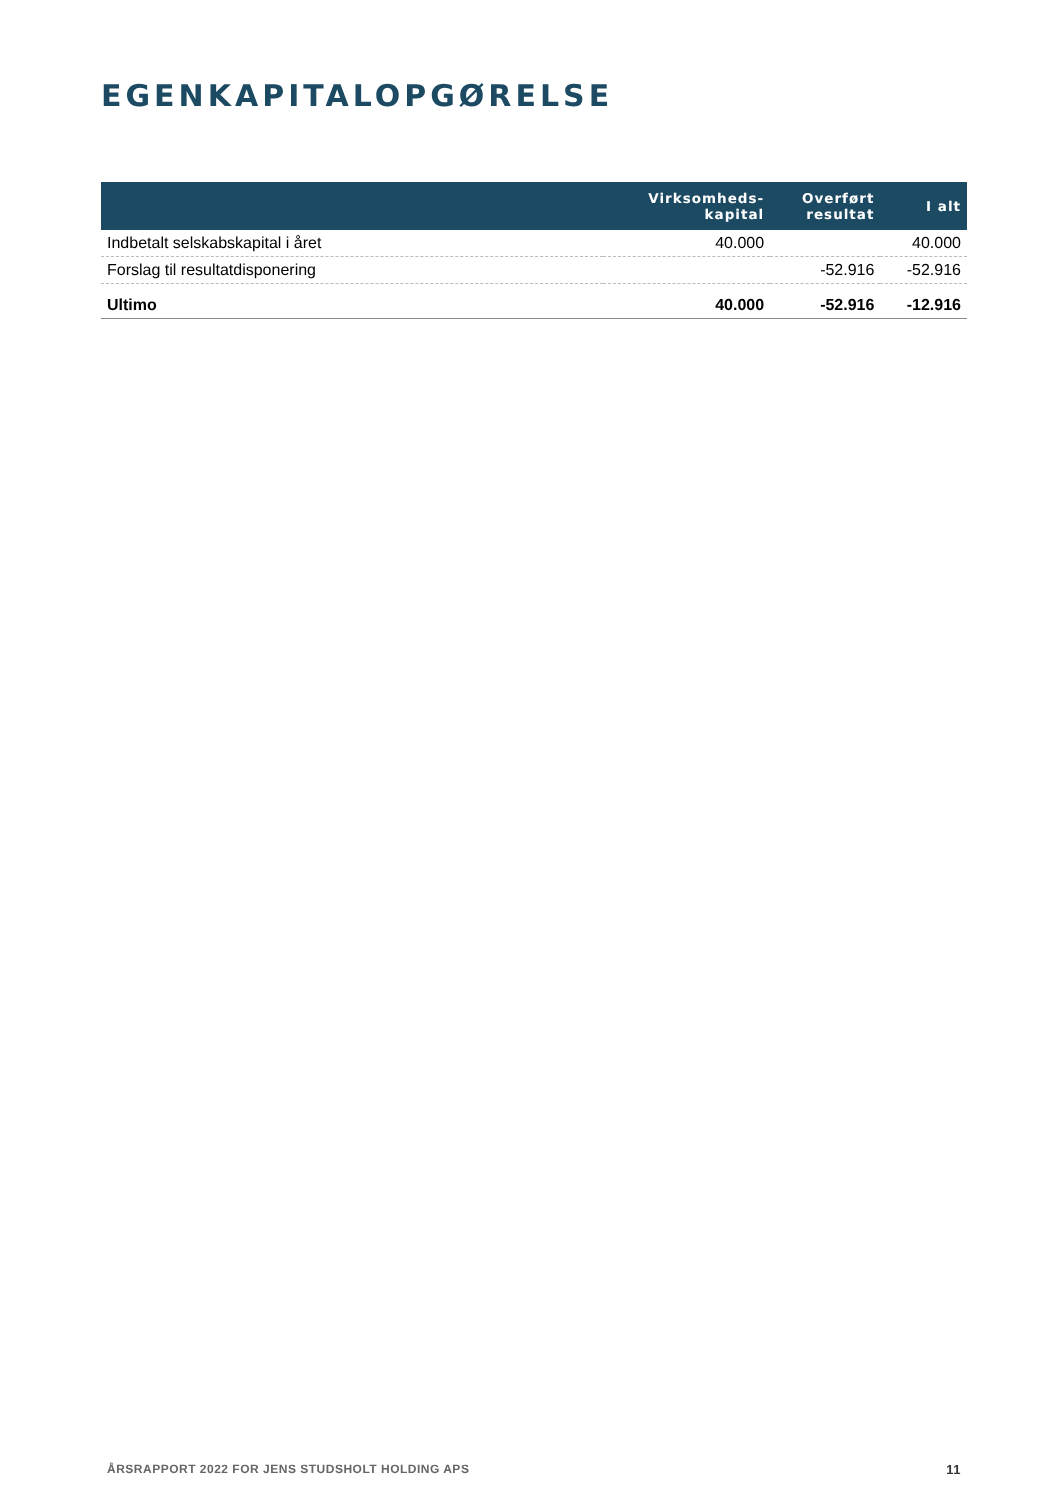EGENKAPITALOPGØRELSE
| | Virksomheds- kapital | Overført resultat | I alt |
| --- | --- | --- | --- |
| Indbetalt selskabskapital i året | 40.000 | | 40.000 |
| Forslag til resultatdisponering | | -52.916 | -52.916 |
| Ultimo | 40.000 | -52.916 | -12.916 |
ÅRSRAPPORT 2022 FOR JENS STUDSHOLT HOLDING APS 11